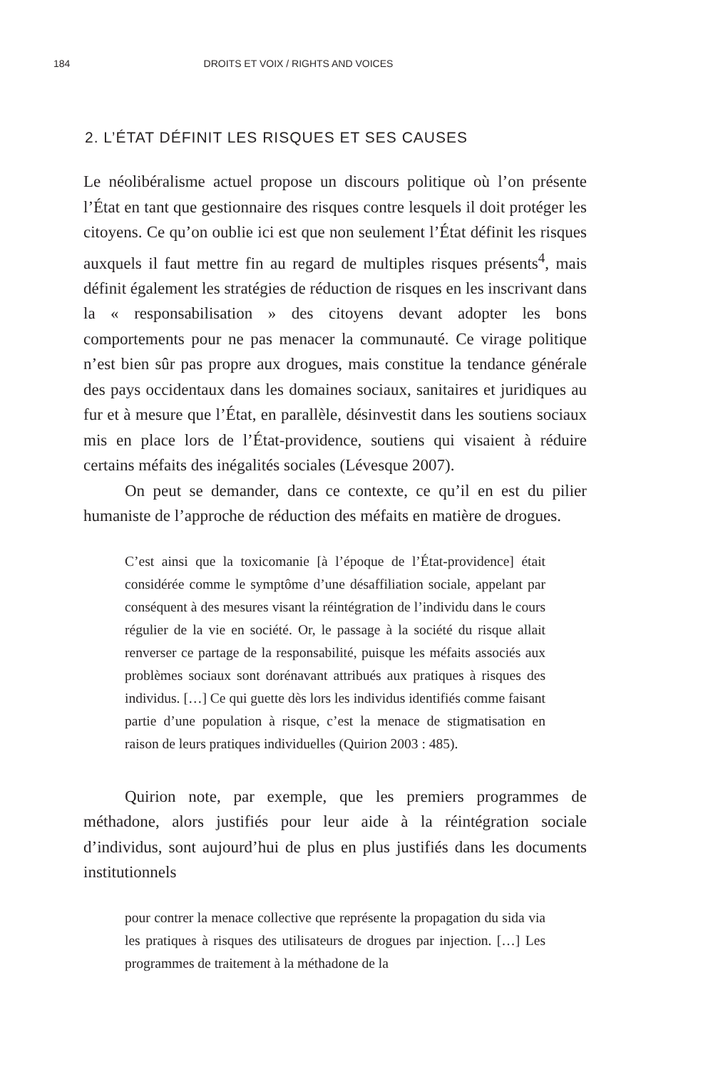184
DROITS ET VOIX / RIGHTS AND VOICES
2. L’ÉTAT DÉFINIT LES RISQUES ET SES CAUSES
Le néolibéralisme actuel propose un discours politique où l’on présente l’État en tant que gestionnaire des risques contre lesquels il doit protéger les citoyens. Ce qu’on oublie ici est que non seulement l’État définit les risques auxquels il faut mettre fin au regard de multiples risques présents<sup>4</sup>, mais définit également les stratégies de réduction de risques en les inscrivant dans la « responsabilisation » des citoyens devant adopter les bons comportements pour ne pas menacer la communauté. Ce virage politique n’est bien sûr pas propre aux drogues, mais constitue la tendance générale des pays occidentaux dans les domaines sociaux, sanitaires et juridiques au fur et à mesure que l’État, en parallèle, désinvestit dans les soutiens sociaux mis en place lors de l’État-providence, soutiens qui visaient à réduire certains méfaits des inégalités sociales (Lévesque 2007).
On peut se demander, dans ce contexte, ce qu’il en est du pilier humaniste de l’approche de réduction des méfaits en matière de drogues.
C’est ainsi que la toxicomanie [à l’époque de l’État-providence] était considérée comme le symptôme d’une désaffiliation sociale, appelant par conséquent à des mesures visant la réintégration de l’individu dans le cours régulier de la vie en société. Or, le passage à la société du risque allait renverser ce partage de la responsabilité, puisque les méfaits associés aux problèmes sociaux sont dorénavant attribués aux pratiques à risques des individus. […] Ce qui guette dès lors les individus identifiés comme faisant partie d’une population à risque, c’est la menace de stigmatisation en raison de leurs pratiques individuelles (Quirion 2003 : 485).
Quirion note, par exemple, que les premiers programmes de méthadone, alors justifiés pour leur aide à la réintégration sociale d’individus, sont aujourd’hui de plus en plus justifiés dans les documents institutionnels
pour contrer la menace collective que représente la propagation du sida via les pratiques à risques des utilisateurs de drogues par injection. […] Les programmes de traitement à la méthadone de la